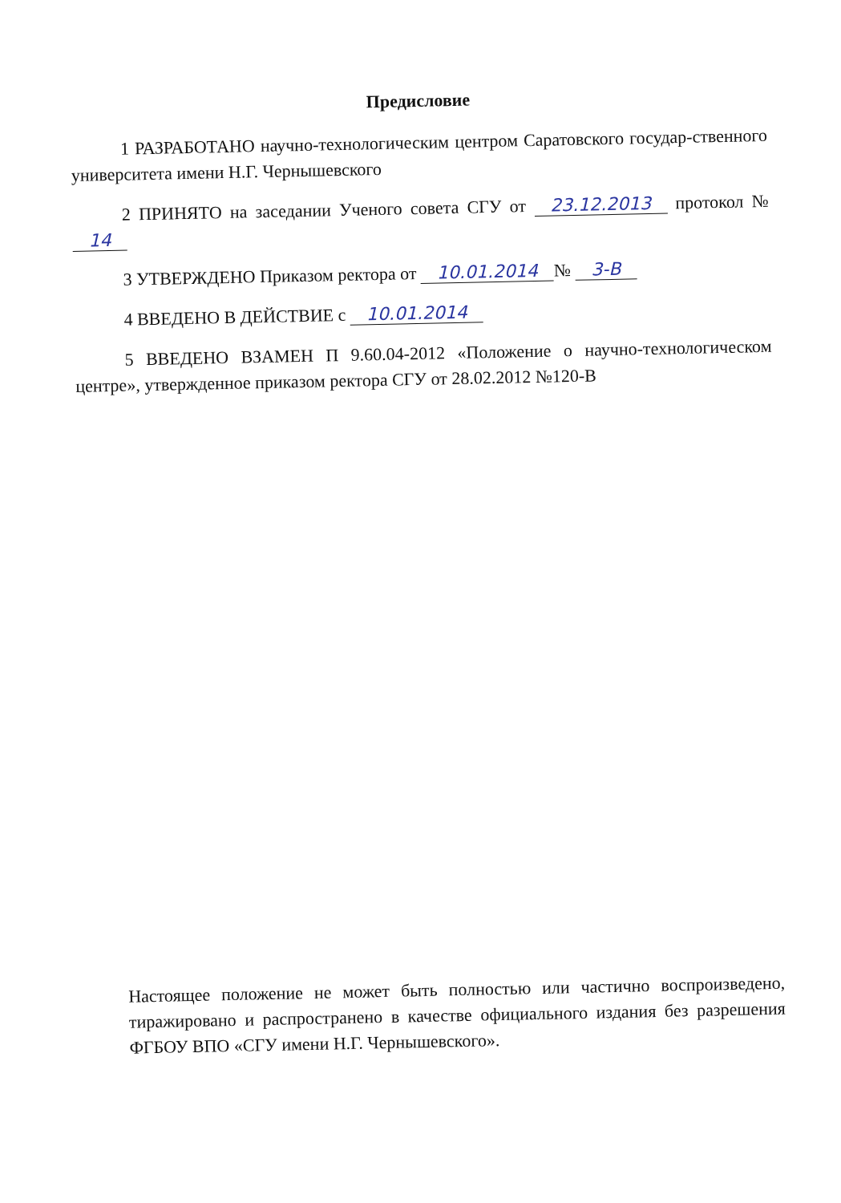Предисловие
1 РАЗРАБОТАНО научно-технологическим центром Саратовского государ-ственного университета имени Н.Г. Чернышевского
2 ПРИНЯТО на заседании Ученого совета СГУ от 23.12.2013 протокол № 14
3 УТВЕРЖДЕНО Приказом ректора от 10.01.2014 № 3-В
4 ВВЕДЕНО В ДЕЙСТВИЕ с 10.01.2014
5 ВВЕДЕНО ВЗАМЕН П 9.60.04-2012 «Положение о научно-технологическом центре», утвержденное приказом ректора СГУ от 28.02.2012 №120-В
Настоящее положение не может быть полностью или частично воспроизведено, тиражировано и распространено в качестве официального издания без разрешения ФГБОУ ВПО «СГУ имени Н.Г. Чернышевского».